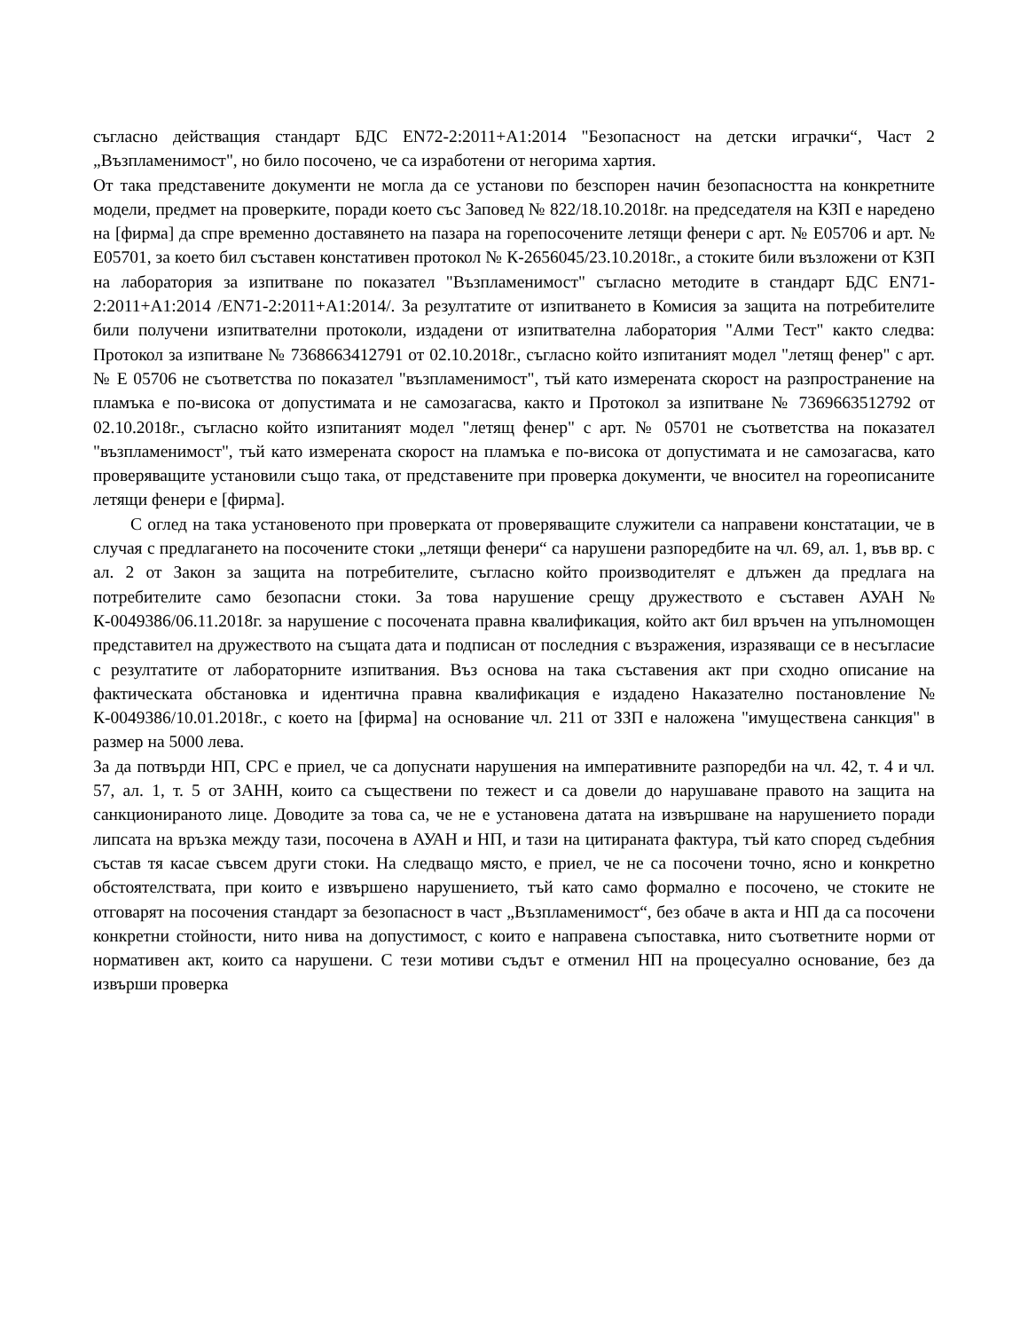съгласно действащия стандарт БДС EN72-2:2011+A1:2014 "Безопасност на детски играчки“, Част 2 „Възпламенимост", но било посочено, че са изработени от негорима хартия.
От така представените документи не могла да се установи по безспорен начин безопасността на конкретните модели, предмет на проверките, поради което със Заповед № 822/18.10.2018г. на председателя на КЗП е наредено на [фирма] да спре временно доставянето на пазара на горепосочените летящи фенери с арт. № Е05706 и арт. № Е05701, за което бил съставен констативен протокол № К-2656045/23.10.2018г., а стоките били възложени от КЗП на лаборатория за изпитване по показател "Възпламенимост" съгласно методите в стандарт БДС EN71-2:2011+A1:2014 /EN71-2:2011+A1:2014/. За резултатите от изпитването в Комисия за защита на потребителите били получени изпитвателни протоколи, издадени от изпитвателна лаборатория "Алми Тест" както следва: Протокол за изпитване № 7368663412791 от 02.10.2018г., съгласно който изпитаният модел "летящ фенер" с арт. № Е 05706 не съответства по показател "възпламенимост", тъй като измерената скорост на разпространение на пламъка е по-висока от допустимата и не самозагасва, както и Протокол за изпитване № 7369663512792 от 02.10.2018г., съгласно който изпитаният модел "летящ фенер" с арт. № 05701 не съответства на показател "възпламенимост", тъй като измерената скорост на пламъка е по-висока от допустимата и не самозагасва, като проверяващите установили също така, от представените при проверка документи, че вносител на гореописаните летящи фенери е [фирма].
С оглед на така установеното при проверката от проверяващите служители са направени констатации, че в случая с предлагането на посочените стоки „летящи фенери“ са нарушени разпоредбите на чл. 69, ал. 1, във вр. с ал. 2 от Закон за защита на потребителите, съгласно който производителят е длъжен да предлага на потребителите само безопасни стоки. За това нарушение срещу дружеството е съставен АУАН № К-0049386/06.11.2018г. за нарушение с посочената правна квалификация, който акт бил връчен на упълномощен представител на дружеството на същата дата и подписан от последния с възражения, изразяващи се в несъгласие с резултатите от лабораторните изпитвания. Въз основа на така съставения акт при сходно описание на фактическата обстановка и идентична правна квалификация е издадено Наказателно постановление № К-0049386/10.01.2018г., с което на [фирма] на основание чл. 211 от ЗЗП е наложена "имуществена санкция" в размер на 5000 лева.
За да потвърди НП, СРС е приел, че са допуснати нарушения на императивните разпоредби на чл. 42, т. 4 и чл. 57, ал. 1, т. 5 от ЗАНН, които са съществени по тежест и са довели до нарушаване правото на защита на санкционираното лице. Доводите за това са, че не е установена датата на извършване на нарушението поради липсата на връзка между тази, посочена в АУАН и НП, и тази на цитираната фактура, тъй като според съдебния състав тя касае съвсем други стоки. На следващо място, е приел, че не са посочени точно, ясно и конкретно обстоятелствата, при които е извършено нарушението, тъй като само формално е посочено, че стоките не отговарят на посочения стандарт за безопасност в част „Възпламенимост“, без обаче в акта и НП да са посочени конкретни стойности, нито нива на допустимост, с които е направена съпоставка, нито съответните норми от нормативен акт, които са нарушени. С тези мотиви съдът е отменил НП на процесуално основание, без да извърши проверка